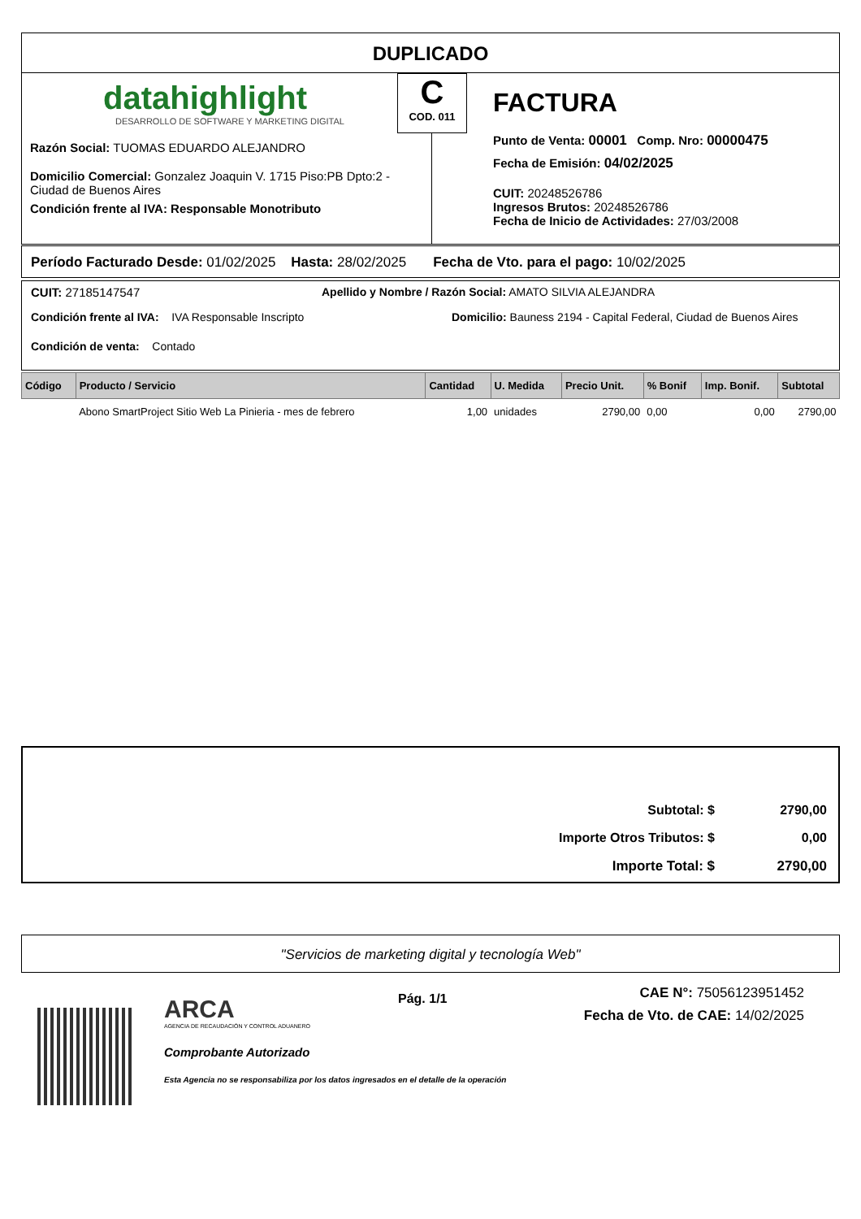DUPLICADO
datahighlight
DESARROLLO DE SOFTWARE Y MARKETING DIGITAL
Razón Social: TUOMAS EDUARDO ALEJANDRO
Domicilio Comercial: Gonzalez Joaquin V. 1715 Piso:PB Dpto:2 - Ciudad de Buenos Aires
Condición frente al IVA: Responsable Monotributo
C
COD. 011
FACTURA
Punto de Venta: 00001 Comp. Nro: 00000475
Fecha de Emisión: 04/02/2025
CUIT: 20248526786
Ingresos Brutos: 20248526786
Fecha de Inicio de Actividades: 27/03/2008
Período Facturado Desde: 01/02/2025 Hasta: 28/02/2025 Fecha de Vto. para el pago: 10/02/2025
CUIT: 27185147547 Apellido y Nombre / Razón Social: AMATO SILVIA ALEJANDRA
Condición frente al IVA: IVA Responsable Inscripto Domicilio: Bauness 2194 - Capital Federal, Ciudad de Buenos Aires
Condición de venta: Contado
| Código | Producto / Servicio | Cantidad | U. Medida | Precio Unit. | % Bonif | Imp. Bonif. | Subtotal |
| --- | --- | --- | --- | --- | --- | --- | --- |
| | Abono SmartProject Sitio Web La Pinieria - mes de febrero | 1,00 | unidades | 2790,00 | 0,00 | 0,00 | 2790,00 |
| Subtotal: $ | 2790,00 |
| Importe Otros Tributos: $ | 0,00 |
| Importe Total: $ | 2790,00 |
"Servicios de marketing digital y tecnología Web"
ARCA
AGENCIA DE RECAUDACIÓN Y CONTROL ADUANERO
Comprobante Autorizado
Esta Agencia no se responsabiliza por los datos ingresados en el detalle de la operación
Pág. 1/1
CAE N°: 75056123951452
Fecha de Vto. de CAE: 14/02/2025